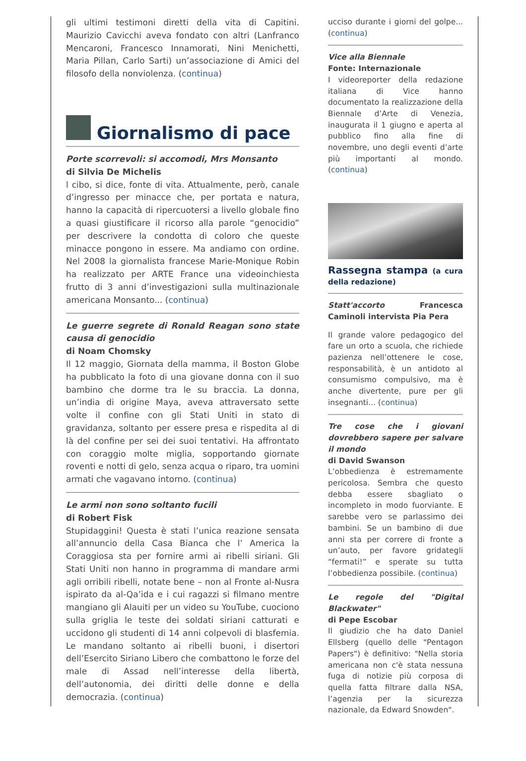gli ultimi testimoni diretti della vita di Capitini. Maurizio Cavicchi aveva fondato con altri (Lanfranco Mencaroni, Francesco Innamorati, Nini Menichetti, Maria Pillan, Carlo Sarti) un’associazione di Amici del filosofo della nonviolenza. (continua)
Giornalismo di pace
Porte scorrevoli: si accomodi, Mrs Monsanto
di Silvia De Michelis
l cibo, si dice, fonte di vita. Attualmente, però, canale d’ingresso per minacce che, per portata e natura, hanno la capacità di ripercuotersi a livello globale fino a quasi giustificare il ricorso alla parole “genocidio” per descrivere la condotta di coloro che queste minacce pongono in essere. Ma andiamo con ordine. Nel 2008 la giornalista francese Marie-Monique Robin ha realizzato per ARTE France una videoinchiesta frutto di 3 anni d’investigazioni sulla multinazionale americana Monsanto... (continua)
Le guerre segrete di Ronald Reagan sono state causa di genocidio
di Noam Chomsky
Il 12 maggio, Giornata della mamma, il Boston Globe ha pubblicato la foto di una giovane donna con il suo bambino che dorme tra le su braccia. La donna, un’india di origine Maya, aveva attraversato sette volte il confine con gli Stati Uniti in stato di gravidanza, soltanto per essere presa e rispedita al di là del confine per sei dei suoi tentativi. Ha affrontato con coraggio molte miglia, sopportando giornate roventi e notti di gelo, senza acqua o riparo, tra uomini armati che vagavano intorno. (continua)
Le armi non sono soltanto fucili
di Robert Fisk
Stupidaggini! Questa è stati l’unica reazione sensata all’annuncio della Casa Bianca che l’ America la Coraggiosa sta per fornire armi ai ribelli siriani. Gli Stati Uniti non hanno in programma di mandare armi agli orribili ribelli, notate bene – non al Fronte al-Nusra ispirato da al-Qa’ida e i cui ragazzi si filmano mentre mangiano gli Alauiti per un video su YouTube, cuociono sulla griglia le teste dei soldati siriani catturati e uccidono gli studenti di 14 anni colpevoli di blasfemia. Le mandano soltanto ai ribelli buoni, i disertori dell’Esercito Siriano Libero che combattono le forze del male di Assad nell’interesse della libertà, dell’autonomia, dei diritti delle donne e della democrazia. (continua)
ucciso durante i giorni del golpe... (continua)
Vice alla Biennale
Fonte: Internazionale
I videoreporter della redazione italiana di Vice hanno documentato la realizzazione della Biennale d’Arte di Venezia, inaugurata il 1 giugno e aperta al pubblico fino alla fine di novembre, uno degli eventi d’arte più importanti al mondo. (continua)
Rassegna stampa (a cura della redazione)
Statt'accorto Francesca Caminoli intervista Pia Pera
Il grande valore pedagogico del fare un orto a scuola, che richiede pazienza nell’ottenere le cose, responsabilità, è un antidoto al consumismo compulsivo, ma è anche divertente, pure per gli insegnanti... (continua)
Tre cose che i giovani dovrebbero sapere per salvare il mondo
di David Swanson
L’obbedienza è estremamente pericolosa. Sembra che questo debba essere sbagliato o incompleto in modo fuorviante. E sarebbe vero se parlassimo dei bambini. Se un bambino di due anni sta per correre di fronte a un’auto, per favore gridategli “fermati!” e sperate su tutta l’obbedienza possibile. (continua)
Le regole del "Digital Blackwater"
di Pepe Escobar
Il giudizio che ha dato Daniel Ellsberg (quello delle "Pentagon Papers") è definitivo: "Nella storia americana non c'è stata nessuna fuga di notizie più corposa di quella fatta filtrare dalla NSA, l’agenzia per la sicurezza nazionale, da Edward Snowden".